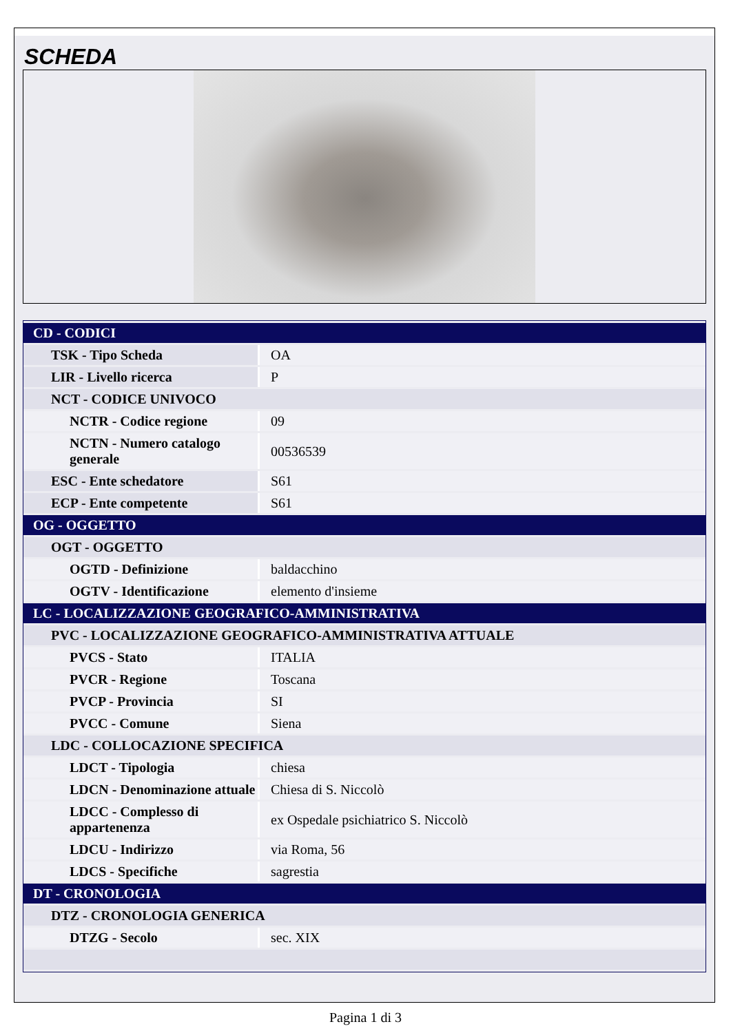SCHEDA
| CD - CODICI | |
| TSK - Tipo Scheda | OA |
| LIR - Livello ricerca | P |
| NCT - CODICE UNIVOCO | |
| NCTR - Codice regione | 09 |
| NCTN - Numero catalogo generale | 00536539 |
| ESC - Ente schedatore | S61 |
| ECP - Ente competente | S61 |
| OG - OGGETTO | |
| OGT - OGGETTO | |
| OGTD - Definizione | baldacchino |
| OGTV - Identificazione | elemento d'insieme |
| LC - LOCALIZZAZIONE GEOGRAFICO-AMMINISTRATIVA | |
| PVC - LOCALIZZAZIONE GEOGRAFICO-AMMINISTRATIVA ATTUALE | |
| PVCS - Stato | ITALIA |
| PVCR - Regione | Toscana |
| PVCP - Provincia | SI |
| PVCC - Comune | Siena |
| LDC - COLLOCAZIONE SPECIFICA | |
| LDCT - Tipologia | chiesa |
| LDCN - Denominazione attuale | Chiesa di S. Niccolò |
| LDCC - Complesso di appartenenza | ex Ospedale psichiatrico S. Niccolò |
| LDCU - Indirizzo | via Roma, 56 |
| LDCS - Specifiche | sagrestia |
| DT - CRONOLOGIA | |
| DTZ - CRONOLOGIA GENERICA | |
| DTZG - Secolo | sec. XIX |
Pagina 1 di 3